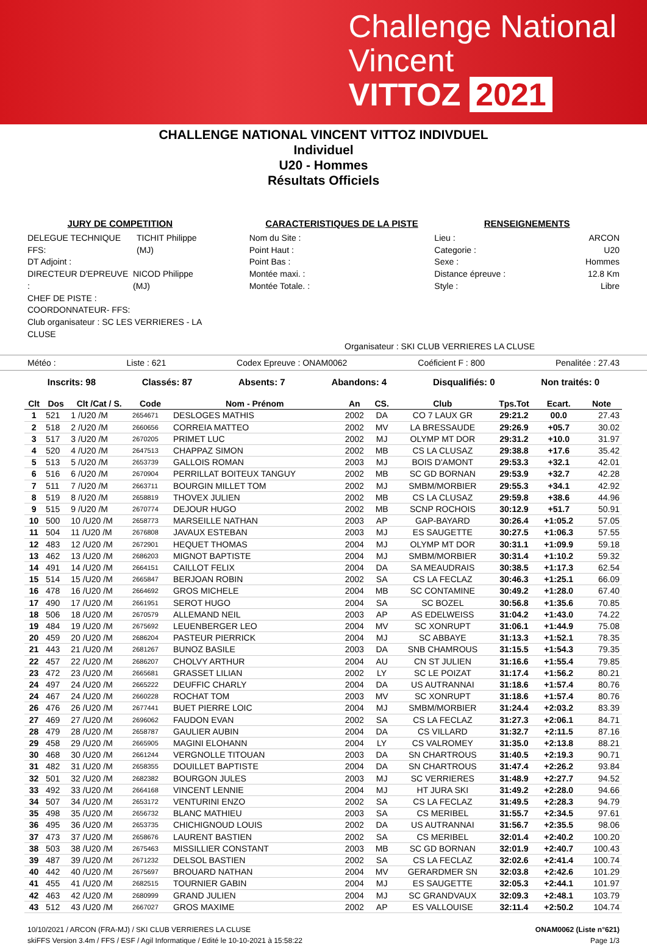Challenge National
Vincent
VITTOZ 2021
CHALLENGE NATIONAL VINCENT VITTOZ INDIVDUEL
Individuel
U20 - Hommes
Résultats Officiels
JURY DE COMPETITION
DELEGUE TECHNIQUE FFS: TICHIT Philippe (MJ)
DT Adjoint :
DIRECTEUR D'EPREUVE : NICOD Philippe (MJ)
CHEF DE PISTE :
COORDONNATEUR- FFS:
Club organisateur : SC LES VERRIERES - LA CLUSE
CARACTERISTIQUES DE LA PISTE
Nom du Site :
Point Haut :
Point Bas :
Montée maxi. :
Montée Totale. :
RENSEIGNEMENTS
Lieu : ARCON
Categorie : U20
Sexe : Hommes
Distance épreuve : 12.8 Km
Style : Libre
Organisateur : SKI CLUB VERRIERES LA CLUSE
Météo : Liste : 621 Codex Epreuve : ONAM0062 Coéficient F : 800 Penalitée : 27.43
Inscrits: 98 Classés: 87 Absents: 7 Abandons: 4 Disqualifiés: 0 Non traités: 0
| Clt | Dos | Clt /Cat / S. | Code | Nom - Prénom | An | CS. | Club | Tps.Tot | Ecart. | Note |
| --- | --- | --- | --- | --- | --- | --- | --- | --- | --- | --- |
| 1 | 521 | 1 /U20 /M | 2654671 | DESLOGES MATHIS | 2002 | DA | CO 7 LAUX GR | 29:21.2 | 00.0 | 27.43 |
| 2 | 518 | 2 /U20 /M | 2660656 | CORREIA MATTEO | 2002 | MV | LA BRESSAUDE | 29:26.9 | +05.7 | 30.02 |
| 3 | 517 | 3 /U20 /M | 2670205 | PRIMET LUC | 2002 | MJ | OLYMP MT DOR | 29:31.2 | +10.0 | 31.97 |
| 4 | 520 | 4 /U20 /M | 2647513 | CHAPPAZ SIMON | 2002 | MB | CS LA CLUSAZ | 29:38.8 | +17.6 | 35.42 |
| 5 | 513 | 5 /U20 /M | 2653739 | GALLOIS ROMAN | 2003 | MJ | BOIS D'AMONT | 29:53.3 | +32.1 | 42.01 |
| 6 | 516 | 6 /U20 /M | 2670904 | PERRILLAT BOITEUX TANGUY | 2002 | MB | SC GD BORNAN | 29:53.9 | +32.7 | 42.28 |
| 7 | 511 | 7 /U20 /M | 2663711 | BOURGIN MILLET TOM | 2002 | MJ | SMBM/MORBIER | 29:55.3 | +34.1 | 42.92 |
| 8 | 519 | 8 /U20 /M | 2658819 | THOVEX JULIEN | 2002 | MB | CS LA CLUSAZ | 29:59.8 | +38.6 | 44.96 |
| 9 | 515 | 9 /U20 /M | 2670774 | DEJOUR HUGO | 2002 | MB | SCNP ROCHOIS | 30:12.9 | +51.7 | 50.91 |
| 10 | 500 | 10 /U20 /M | 2658773 | MARSEILLE NATHAN | 2003 | AP | GAP-BAYARD | 30:26.4 | +1:05.2 | 57.05 |
| 11 | 504 | 11 /U20 /M | 2676808 | JAVAUX ESTEBAN | 2003 | MJ | ES SAUGETTE | 30:27.5 | +1:06.3 | 57.55 |
| 12 | 483 | 12 /U20 /M | 2672901 | HEQUET THOMAS | 2004 | MJ | OLYMP MT DOR | 30:31.1 | +1:09.9 | 59.18 |
| 13 | 462 | 13 /U20 /M | 2686203 | MIGNOT BAPTISTE | 2004 | MJ | SMBM/MORBIER | 30:31.4 | +1:10.2 | 59.32 |
| 14 | 491 | 14 /U20 /M | 2664151 | CAILLOT FELIX | 2004 | DA | SA MEAUDRAIS | 30:38.5 | +1:17.3 | 62.54 |
| 15 | 514 | 15 /U20 /M | 2665847 | BERJOAN ROBIN | 2002 | SA | CS LA FECLAZ | 30:46.3 | +1:25.1 | 66.09 |
| 16 | 478 | 16 /U20 /M | 2664692 | GROS MICHELE | 2004 | MB | SC CONTAMINE | 30:49.2 | +1:28.0 | 67.40 |
| 17 | 490 | 17 /U20 /M | 2661951 | SEROT HUGO | 2004 | SA | SC BOZEL | 30:56.8 | +1:35.6 | 70.85 |
| 18 | 506 | 18 /U20 /M | 2670579 | ALLEMAND NEIL | 2003 | AP | AS EDELWEISS | 31:04.2 | +1:43.0 | 74.22 |
| 19 | 484 | 19 /U20 /M | 2675692 | LEUENBERGER LEO | 2004 | MV | SC XONRUPT | 31:06.1 | +1:44.9 | 75.08 |
| 20 | 459 | 20 /U20 /M | 2686204 | PASTEUR PIERRICK | 2004 | MJ | SC ABBAYE | 31:13.3 | +1:52.1 | 78.35 |
| 21 | 443 | 21 /U20 /M | 2681267 | BUNOZ BASILE | 2003 | DA | SNB CHAMROUS | 31:15.5 | +1:54.3 | 79.35 |
| 22 | 457 | 22 /U20 /M | 2686207 | CHOLVY ARTHUR | 2004 | AU | CN ST JULIEN | 31:16.6 | +1:55.4 | 79.85 |
| 23 | 472 | 23 /U20 /M | 2665681 | GRASSET LILIAN | 2002 | LY | SC LE POIZAT | 31:17.4 | +1:56.2 | 80.21 |
| 24 | 497 | 24 /U20 /M | 2665222 | DEUFFIC CHARLY | 2004 | DA | US AUTRANNAI | 31:18.6 | +1:57.4 | 80.76 |
| 24 | 467 | 24 /U20 /M | 2660228 | ROCHAT TOM | 2003 | MV | SC XONRUPT | 31:18.6 | +1:57.4 | 80.76 |
| 26 | 476 | 26 /U20 /M | 2677441 | BUET PIERRE LOIC | 2004 | MJ | SMBM/MORBIER | 31:24.4 | +2:03.2 | 83.39 |
| 27 | 469 | 27 /U20 /M | 2696062 | FAUDON EVAN | 2002 | SA | CS LA FECLAZ | 31:27.3 | +2:06.1 | 84.71 |
| 28 | 479 | 28 /U20 /M | 2658787 | GAULIER AUBIN | 2004 | DA | CS VILLARD | 31:32.7 | +2:11.5 | 87.16 |
| 29 | 458 | 29 /U20 /M | 2665905 | MAGINI ELOHANN | 2004 | LY | CS VALROMEY | 31:35.0 | +2:13.8 | 88.21 |
| 30 | 468 | 30 /U20 /M | 2661244 | VERGNOLLE TITOUAN | 2003 | DA | SN CHARTROUS | 31:40.5 | +2:19.3 | 90.71 |
| 31 | 482 | 31 /U20 /M | 2658355 | DOUILLET BAPTISTE | 2004 | DA | SN CHARTROUS | 31:47.4 | +2:26.2 | 93.84 |
| 32 | 501 | 32 /U20 /M | 2682382 | BOURGON JULES | 2003 | MJ | SC VERRIERES | 31:48.9 | +2:27.7 | 94.52 |
| 33 | 492 | 33 /U20 /M | 2664168 | VINCENT LENNIE | 2004 | MJ | HT JURA SKI | 31:49.2 | +2:28.0 | 94.66 |
| 34 | 507 | 34 /U20 /M | 2653172 | VENTURINI ENZO | 2002 | SA | CS LA FECLAZ | 31:49.5 | +2:28.3 | 94.79 |
| 35 | 498 | 35 /U20 /M | 2656732 | BLANC MATHIEU | 2003 | SA | CS MERIBEL | 31:55.7 | +2:34.5 | 97.61 |
| 36 | 495 | 36 /U20 /M | 2653735 | CHICHIGNOUD LOUIS | 2002 | DA | US AUTRANNAI | 31:56.7 | +2:35.5 | 98.06 |
| 37 | 473 | 37 /U20 /M | 2658676 | LAURENT BASTIEN | 2002 | SA | CS MERIBEL | 32:01.4 | +2:40.2 | 100.20 |
| 38 | 503 | 38 /U20 /M | 2675463 | MISSILLIER CONSTANT | 2003 | MB | SC GD BORNAN | 32:01.9 | +2:40.7 | 100.43 |
| 39 | 487 | 39 /U20 /M | 2671232 | DELSOL BASTIEN | 2002 | SA | CS LA FECLAZ | 32:02.6 | +2:41.4 | 100.74 |
| 40 | 442 | 40 /U20 /M | 2675697 | BROUARD NATHAN | 2004 | MV | GERARDMER SN | 32:03.8 | +2:42.6 | 101.29 |
| 41 | 455 | 41 /U20 /M | 2682515 | TOURNIER GABIN | 2004 | MJ | ES SAUGETTE | 32:05.3 | +2:44.1 | 101.97 |
| 42 | 463 | 42 /U20 /M | 2680999 | GRAND JULIEN | 2004 | MJ | SC GRANDVAUX | 32:09.3 | +2:48.1 | 103.79 |
| 43 | 512 | 43 /U20 /M | 2667027 | GROS MAXIME | 2002 | AP | ES VALLOUISE | 32:11.4 | +2:50.2 | 104.74 |
10/10/2021 / ARCON (FRA-MJ) / SKI CLUB VERRIERES LA CLUSE
skiFFS Version 3.4m / FFS / ESF / Agil Informatique / Edité le 10-10-2021 à 15:58:22
ONAM0062 (Liste n°621)
Page 1/3